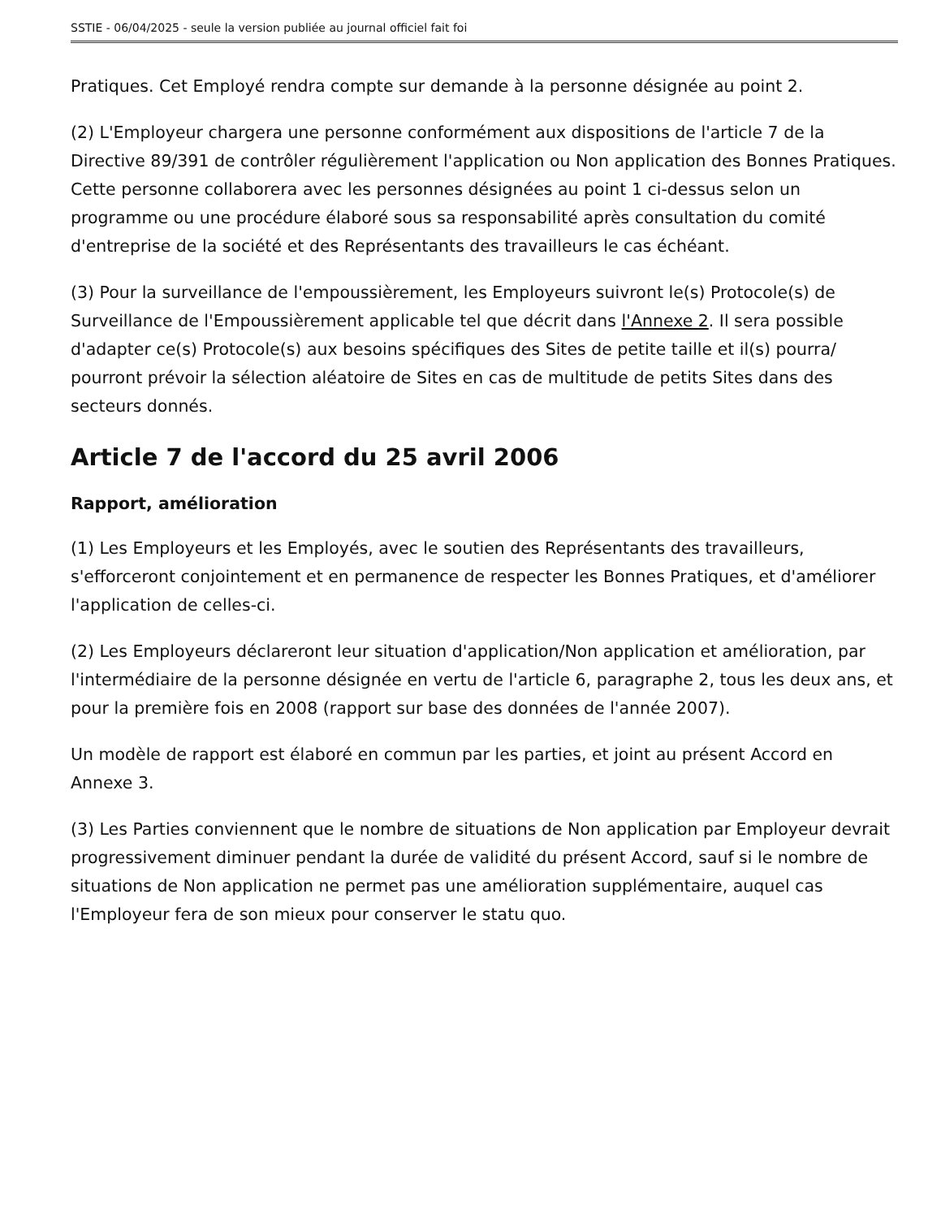SSTIE - 06/04/2025 - seule la version publiée au journal officiel fait foi
Pratiques. Cet Employé rendra compte sur demande à la personne désignée au point 2.
(2) L'Employeur chargera une personne conformément aux dispositions de l'article 7 de la Directive 89/391 de contrôler régulièrement l'application ou Non application des Bonnes Pratiques. Cette personne collaborera avec les personnes désignées au point 1 ci-dessus selon un programme ou une procédure élaboré sous sa responsabilité après consultation du comité d'entreprise de la société et des Représentants des travailleurs le cas échéant.
(3) Pour la surveillance de l'empoussièrement, les Employeurs suivront le(s) Protocole(s) de Surveillance de l'Empoussièrement applicable tel que décrit dans l'Annexe 2. Il sera possible d'adapter ce(s) Protocole(s) aux besoins spécifiques des Sites de petite taille et il(s) pourra/ pourront prévoir la sélection aléatoire de Sites en cas de multitude de petits Sites dans des secteurs donnés.
Article 7 de l'accord du 25 avril 2006
Rapport, amélioration
(1) Les Employeurs et les Employés, avec le soutien des Représentants des travailleurs, s'efforceront conjointement et en permanence de respecter les Bonnes Pratiques, et d'améliorer l'application de celles-ci.
(2) Les Employeurs déclareront leur situation d'application/Non application et amélioration, par l'intermédiaire de la personne désignée en vertu de l'article 6, paragraphe 2, tous les deux ans, et pour la première fois en 2008 (rapport sur base des données de l'année 2007).
Un modèle de rapport est élaboré en commun par les parties, et joint au présent Accord en Annexe 3.
(3) Les Parties conviennent que le nombre de situations de Non application par Employeur devrait progressivement diminuer pendant la durée de validité du présent Accord, sauf si le nombre de situations de Non application ne permet pas une amélioration supplémentaire, auquel cas l'Employeur fera de son mieux pour conserver le statu quo.